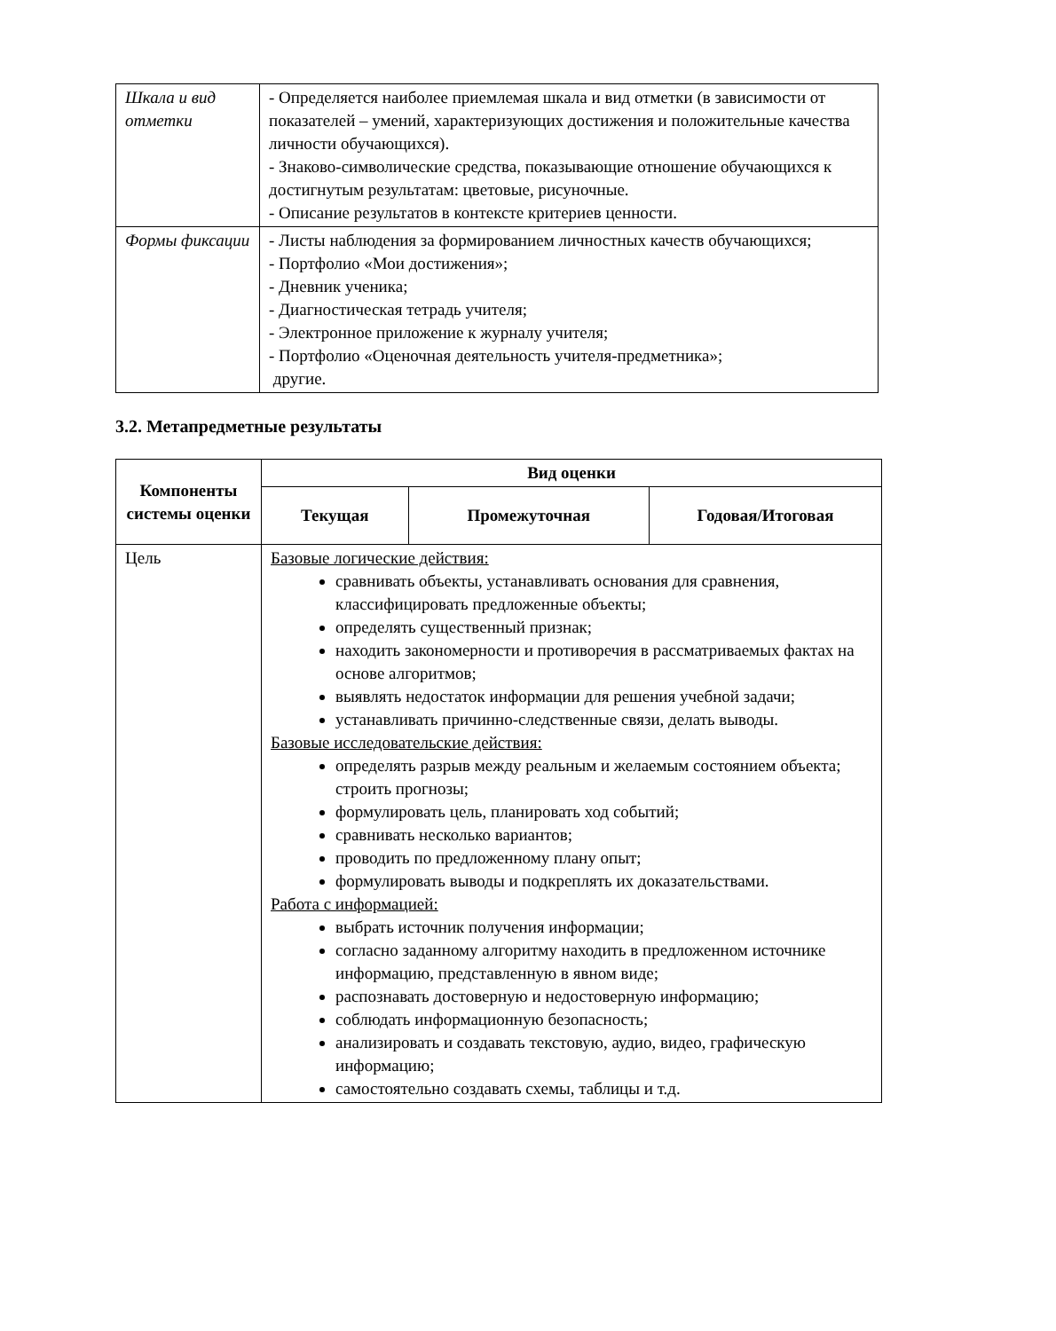| Шкала и вид отметки | - Определяется наиболее приемлемая шкала и вид отметки (в зависимости от показателей – умений, характеризующих достижения и положительные качества личности обучающихся). - Знаково-символические средства, показывающие отношение обучающихся к достигнутым результатам: цветовые, рисуночные. - Описание результатов в контексте критериев ценности. |
| Формы фиксации | - Листы наблюдения за формированием личностных качеств обучающихся; - Портфолио «Мои достижения»; - Дневник ученика; - Диагностическая тетрадь учителя; - Электронное приложение к журналу учителя; - Портфолио «Оценочная деятельность учителя-предметника»; другие. |
3.2. Метапредметные результаты
| Компоненты системы оценки | Вид оценки | | |
| --- | --- | --- | --- |
| | Текущая | Промежуточная | Годовая/Итоговая |
| Цель | Базовые логические действия: сравнивать объекты, устанавливать основания для сравнения, классифицировать предложенные объекты; определять существенный признак; находить закономерности и противоречия в рассматриваемых фактах на основе алгоритмов; выявлять недостаток информации для решения учебной задачи; устанавливать причинно-следственные связи, делать выводы. Базовые исследовательские действия: определять разрыв между реальным и желаемым состоянием объекта; строить прогнозы; формулировать цель, планировать ход событий; сравнивать несколько вариантов; проводить по предложенному плану опыт; формулировать выводы и подкреплять их доказательствами. Работа с информацией: выбрать источник получения информации; согласно заданному алгоритму находить в предложенном источнике информацию, представленную в явном виде; распознавать достоверную и недостоверную информацию; соблюдать информационную безопасность; анализировать и создавать текстовую, аудио, видео, графическую информацию; самостоятельно создавать схемы, таблицы и т.д. | | |